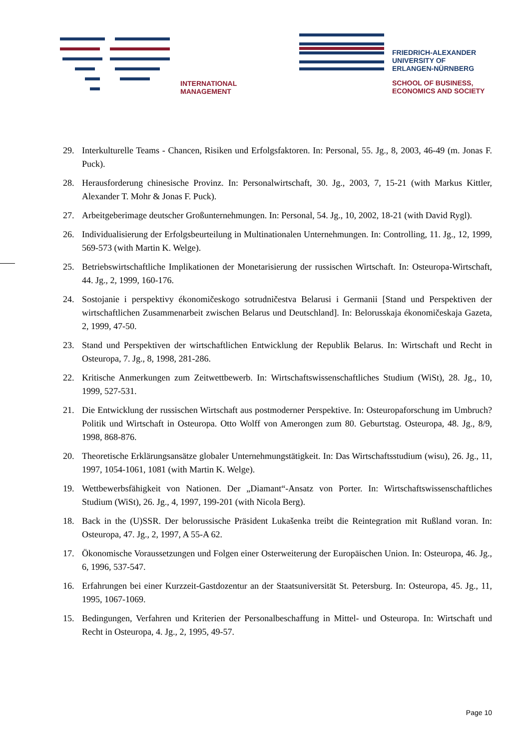INTERNATIONAL
MANAGEMENT
FRIEDRICH-ALEXANDER
UNIVERSITY OF
ERLANGEN-NÜRNBERG
SCHOOL OF BUSINESS,
ECONOMICS AND SOCIETY
29. Interkulturelle Teams - Chancen, Risiken und Erfolgsfaktoren. In: Personal, 55. Jg., 8, 2003, 46-49 (m. Jonas F. Puck).
28. Herausforderung chinesische Provinz. In: Personalwirtschaft, 30. Jg., 2003, 7, 15-21 (with Markus Kittler, Alexander T. Mohr & Jonas F. Puck).
27. Arbeitgeberimage deutscher Großunternehmungen. In: Personal, 54. Jg., 10, 2002, 18-21 (with David Rygl).
26. Individualisierung der Erfolgsbeurteilung in Multinationalen Unternehmungen. In: Controlling, 11. Jg., 12, 1999, 569-573 (with Martin K. Welge).
25. Betriebswirtschaftliche Implikationen der Monetarisierung der russischen Wirtschaft. In: Osteuropa-Wirtschaft, 44. Jg., 2, 1999, 160-176.
24. Sostojanie i perspektivy ékonomičeskogo sotrudničestva Belarusi i Germanii [Stand und Perspektiven der wirtschaftlichen Zusammenarbeit zwischen Belarus und Deutschland]. In: Belorusskaja ékonomičeskaja Gazeta, 2, 1999, 47-50.
23. Stand und Perspektiven der wirtschaftlichen Entwicklung der Republik Belarus. In: Wirtschaft und Recht in Osteuropa, 7. Jg., 8, 1998, 281-286.
22. Kritische Anmerkungen zum Zeitwettbewerb. In: Wirtschaftswissenschaftliches Studium (WiSt), 28. Jg., 10, 1999, 527-531.
21. Die Entwicklung der russischen Wirtschaft aus postmoderner Perspektive. In: Osteuropaforschung im Umbruch? Politik und Wirtschaft in Osteuropa. Otto Wolff von Amerongen zum 80. Geburtstag. Osteuropa, 48. Jg., 8/9, 1998, 868-876.
20. Theoretische Erklärungsansätze globaler Unternehmungstätigkeit. In: Das Wirtschaftsstudium (wisu), 26. Jg., 11, 1997, 1054-1061, 1081 (with Martin K. Welge).
19. Wettbewerbsfähigkeit von Nationen. Der „Diamant“-Ansatz von Porter. In: Wirtschaftswissenschaftliches Studium (WiSt), 26. Jg., 4, 1997, 199-201 (with Nicola Berg).
18. Back in the (U)SSR. Der belorussische Präsident Lukašenka treibt die Reintegration mit Rußland voran. In: Osteuropa, 47. Jg., 2, 1997, A 55-A 62.
17. Ökonomische Voraussetzungen und Folgen einer Osterweiterung der Europäischen Union. In: Osteuropa, 46. Jg., 6, 1996, 537-547.
16. Erfahrungen bei einer Kurzzeit-Gastdozentur an der Staatsuniversität St. Petersburg. In: Osteuropa, 45. Jg., 11, 1995, 1067-1069.
15. Bedingungen, Verfahren und Kriterien der Personalbeschaffung in Mittel- und Osteuropa. In: Wirtschaft und Recht in Osteuropa, 4. Jg., 2, 1995, 49-57.
Page 10